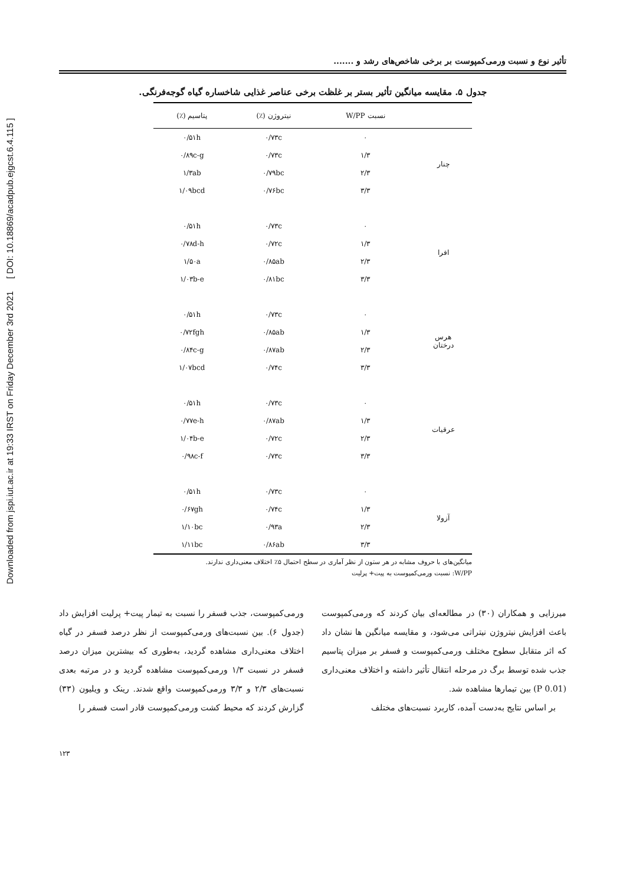Downloaded from jspi.iut.ac.ir at 19:33 IRST on Friday December 3rd 2021 [ DOI: 10.18869/acadpub.ejgcst.6.4.115 ]
تأثیر نوع و نسبت ورمی‌کمپوست بر برخی شاخص‌های رشد و .......
جدول ۵. مقایسه میانگین تأثیر بستر بر غلظت برخی عناصر غذایی شاخساره گیاه گوجه‌فرنگی.
| | نسبت W/PP | نیتروژن (٪) | پتاسیم (٪) |
| --- | --- | --- | --- |
| چنار | ۰ | ۰/۷۳c | ۰/۵۱h |
| | ۱/۳ | ۰/۷۳c | ۰/۸۹c-g |
| | ۲/۳ | ۰/۷۹bc | ۱/۳ab |
| | ۳/۳ | ۰/۷۶bc | ۱/۰۹bcd |
| افرا | ۰ | ۰/۷۳c | ۰/۵۱h |
| | ۱/۳ | ۰/۷۲c | ۰/۷۸d-h |
| | ۲/۳ | ۰/۸۵ab | ۱/۵۰a |
| | ۳/۳ | ۰/۸۱bc | ۱/۰۳b-e |
| هرس درختان | ۰ | ۰/۷۳c | ۰/۵۱h |
| | ۱/۳ | ۰/۸۵ab | ۰/۷۲fgh |
| | ۲/۳ | ۰/۸۷ab | ۰/۸۴c-g |
| | ۳/۳ | ۰/۷۴c | ۱/۰۷bcd |
| عرقیات | ۰ | ۰/۷۳c | ۰/۵۱h |
| | ۱/۳ | ۰/۸۷ab | ۰/۷۷e-h |
| | ۲/۳ | ۰/۷۲c | ۱/۰۴b-e |
| | ۳/۳ | ۰/۷۳c | ۰/۹۸c-f |
| آزولا | ۰ | ۰/۷۳c | ۰/۵۱h |
| | ۱/۳ | ۰/۷۴c | ۰/۶۷gh |
| | ۲/۳ | ۰/۹۳a | ۱/۱۰bc |
| | ۳/۳ | ۰/۸۶ab | ۱/۱۱bc |
میانگین‌های با حروف مشابه در هر ستون از نظر آماری در سطح احتمال ۵٪ اختلاف معنی‌داری ندارند.
W/PP: نسبت ورمی‌کمپوست به پیت+ پرلیت
میرزایی و همکاران (۳۰) در مطالعه‌ای بیان کردند که ورمی‌کمپوست باعث افزایش نیتروژن نیتراتی می‌شود، و مقایسه میانگین ها نشان داد که اثر متقابل سطوح مختلف ورمی‌کمپوست و فسفر بر میزان پتاسیم جذب شده توسط برگ در مرحله انتقال تأثیر داشته و اختلاف معنی‌داری (P 0.01) بین تیمارها مشاهده شد.
بر اساس نتایج به‌دست آمده، کاربرد نسبت‌های مختلف
ورمی‌کمپوست، جذب فسفر را نسبت به تیمار پیت+ پرلیت افزایش داد (جدول ۶). بین نسبت‌های ورمی‌کمپوست از نظر درصد فسفر در گیاه اختلاف معنی‌داری مشاهده گردید، به‌طوری که بیشترین میزان درصد فسفر در نسبت ۱/۳ ورمی‌کمپوست مشاهده گردید و در مرتبه بعدی نسبت‌های ۲/۳ و ۳/۳ ورمی‌کمپوست واقع شدند. رینک و ویلیون (۳۳) گزارش کردند که محیط کشت ورمی‌کمپوست قادر است فسفر را
۱۲۳